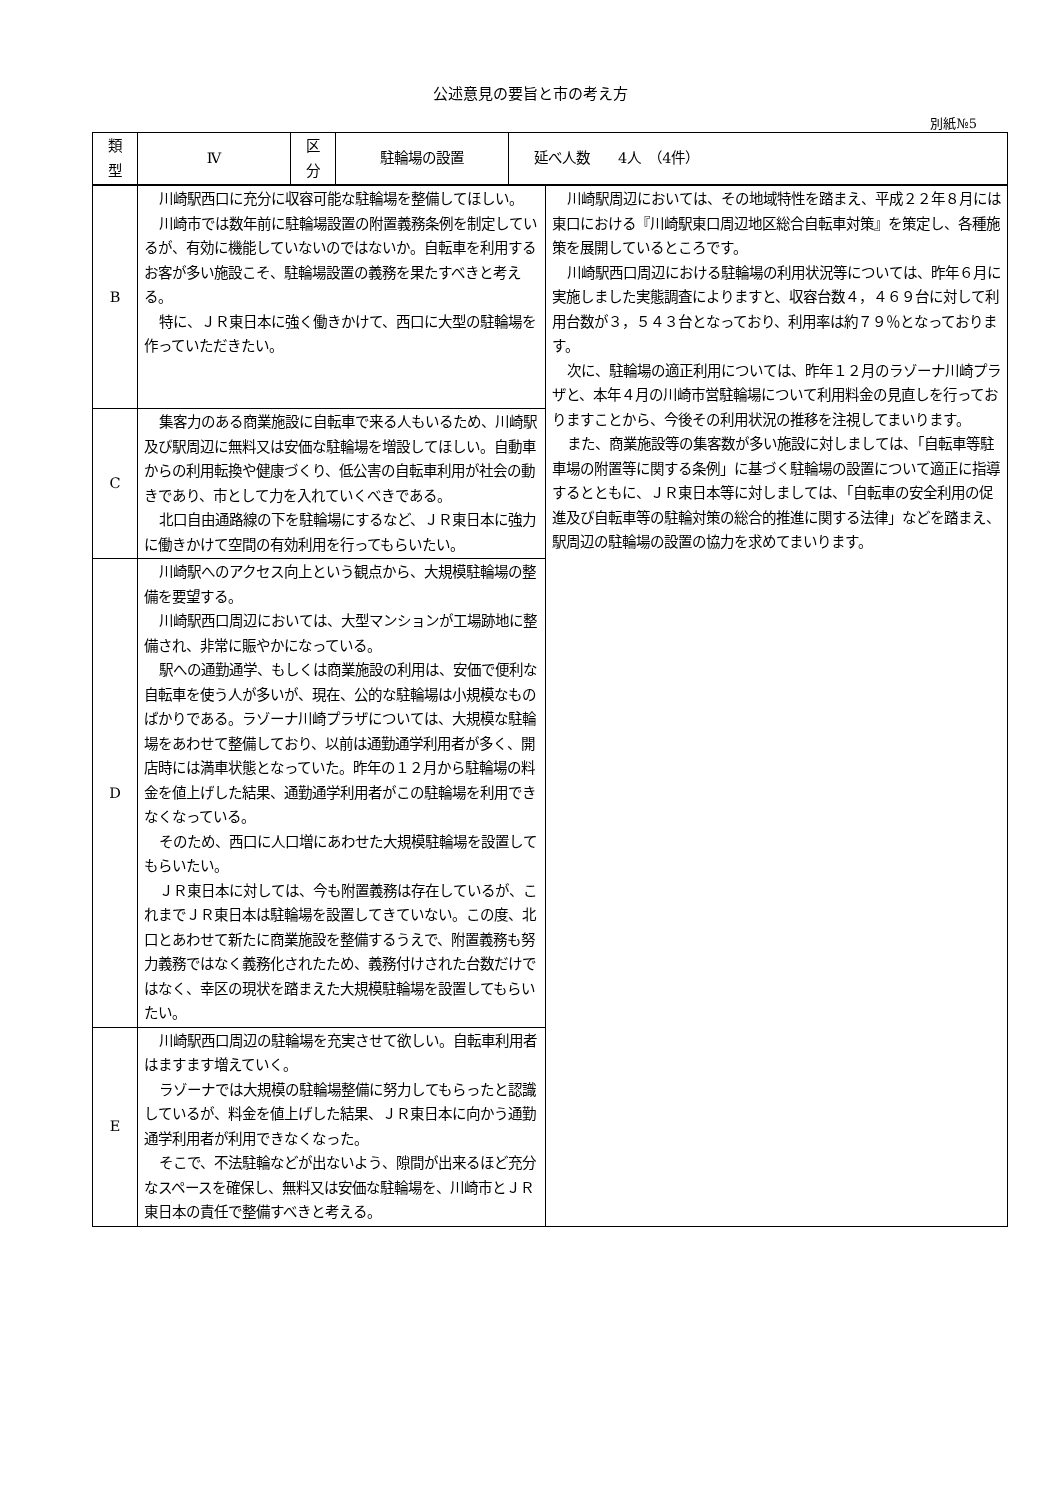公述意見の要旨と市の考え方
別紙№5
| 類 型 | Ⅳ | 区 分 | 駐輪場の設置 | 延べ人数 4人 （4件） |
| B | 川崎駅西口に充分に収容可能な駐輪場を整備してほしい。 川崎市では数年前に駐輪場設置の附置義務条例を制定しているが、有効に機能していないのではないか。自転車を利用するお客が多い施設こそ、駐輪場設置の義務を果たすべきと考える。 特に、ＪＲ東日本に強く働きかけて、西口に大型の駐輪場を作っていただきたい。 | 川崎駅周辺においては、その地域特性を踏まえ、平成２２年８月には東口における『川崎駅東口周辺地区総合自転車対策』を策定し、各種施策を展開しているところです。 川崎駅西口周辺における駐輪場の利用状況等については、昨年６月に実施しました実態調査によりますと、収容台数４，４６９台に対して利用台数が３，５４３台となっており、利用率は約７９％となっております。 次に、駐輪場の適正利用については、昨年１２月のラゾーナ川崎プラザと、本年４月の川崎市営駐輪場について利用料金の見直しを行っておりますことから、今後その利用状況の推移を注視してまいります。 また、商業施設等の集客数が多い施設に対しましては、「自転車等駐車場の附置等に関する条例」に基づく駐輪場の設置について適正に指導するとともに、ＪＲ東日本等に対しましては、「自転車の安全利用の促進及び自転車等の駐輪対策の総合的推進に関する法律」などを踏まえ、駅周辺の駐輪場の設置の協力を求めてまいります。 |
| C | 集客力のある商業施設に自転車で来る人もいるため、川崎駅及び駅周辺に無料又は安価な駐輪場を増設してほしい。自動車からの利用転換や健康づくり、低公害の自転車利用が社会の動きであり、市として力を入れていくべきである。 北口自由通路線の下を駐輪場にするなど、ＪＲ東日本に強力に働きかけて空間の有効利用を行ってもらいたい。 | |
| D | 川崎駅へのアクセス向上という観点から、大規模駐輪場の整備を要望する。 川崎駅西口周辺においては、大型マンションが工場跡地に整備され、非常に賑やかになっている。 駅への通勤通学、もしくは商業施設の利用は、安価で便利な自転車を使う人が多いが、現在、公的な駐輪場は小規模なものばかりである。ラゾーナ川崎プラザについては、大規模な駐輪場をあわせて整備しており、以前は通勤通学利用者が多く、開店時には満車状態となっていた。昨年の１２月から駐輪場の料金を値上げした結果、通勤通学利用者がこの駐輪場を利用できなくなっている。 そのため、西口に人口増にあわせた大規模駐輪場を設置してもらいたい。 ＪＲ東日本に対しては、今も附置義務は存在しているが、これまでＪＲ東日本は駐輪場を設置してきていない。この度、北口とあわせて新たに商業施設を整備するうえで、附置義務も努力義務ではなく義務化されたため、義務付けされた台数だけではなく、幸区の現状を踏まえた大規模駐輪場を設置してもらいたい。 | |
| E | 川崎駅西口周辺の駐輪場を充実させて欲しい。自転車利用者はますます増えていく。 ラゾーナでは大規模の駐輪場整備に努力してもらったと認識しているが、料金を値上げした結果、ＪＲ東日本に向かう通勤通学利用者が利用できなくなった。 そこで、不法駐輪などが出ないよう、隙間が出来るほど充分なスペースを確保し、無料又は安価な駐輪場を、川崎市とＪＲ東日本の責任で整備すべきと考える。 | |